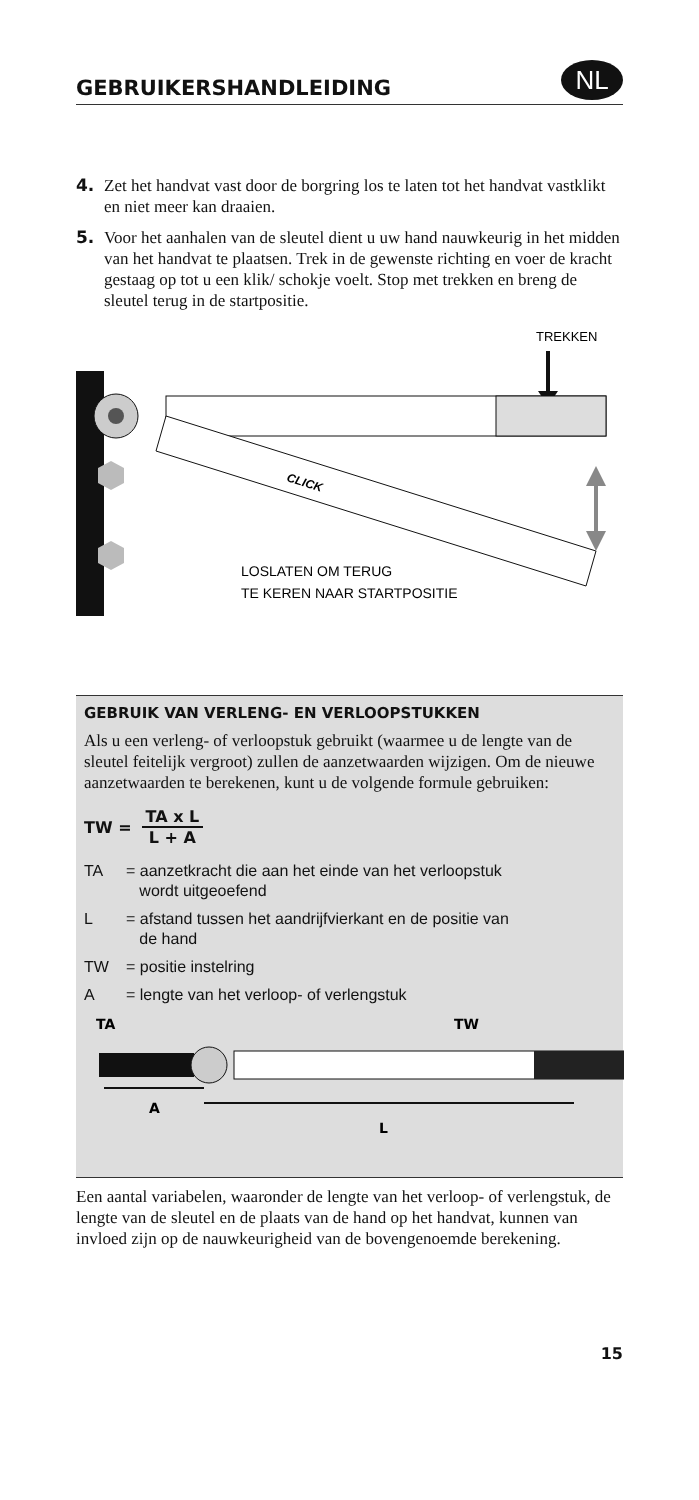GEBRUIKERSHANDLEIDING
NL
4. Zet het handvat vast door de borgring los te laten tot het handvat vastklikt en niet meer kan draaien.
5. Voor het aanhalen van de sleutel dient u uw hand nauwkeurig in het midden van het handvat te plaatsen. Trek in de gewenste richting en voer de kracht gestaag op tot u een klik/ schokje voelt. Stop met trekken en breng de sleutel terug in de startpositie.
TREKKEN
CLICK
LOSLATEN OM TERUG
TE KEREN NAAR STARTPOSITIE
GEBRUIK VAN VERLENG- EN VERLOOPSTUKKEN
Als u een verleng- of verloopstuk gebruikt (waarmee u de lengte van de sleutel feitelijk vergroot) zullen de aanzetwaarden wijzigen. Om de nieuwe aanzetwaarden te berekenen, kunt u de volgende formule gebruiken:
TW = TA x L L + A
TA = aanzetkracht die aan het einde van het verloopstuk
wordt uitgeoefend
L = afstand tussen het aandrijfvierkant en de positie van
de hand
TW = positie instelring
A = lengte van het verloop- of verlengstuk
TA
TW
A
L
Een aantal variabelen, waaronder de lengte van het verloop- of verlengstuk, de lengte van de sleutel en de plaats van de hand op het handvat, kunnen van invloed zijn op de nauwkeurigheid van de bovengenoemde berekening.
15